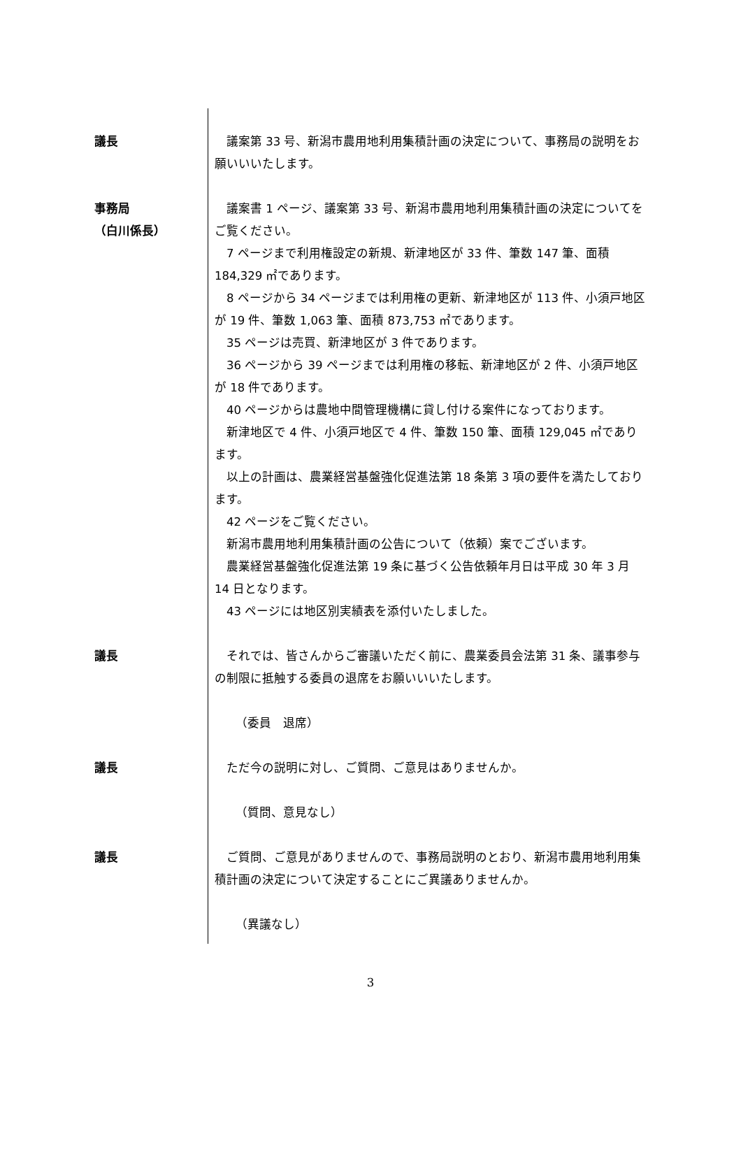議長 　議案第 33 号、新潟市農用地利用集積計画の決定について、事務局の説明をお願いいいたします。
事務局
（白川係長）
　議案書 1 ページ、議案第 33 号、新潟市農用地利用集積計画の決定についてをご覧ください。
　7 ページまで利用権設定の新規、新津地区が 33 件、筆数 147 筆、面積 184,329 ㎡であります。
　8 ページから 34 ページまでは利用権の更新、新津地区が 113 件、小須戸地区が 19 件、筆数 1,063 筆、面積 873,753 ㎡であります。
　35 ページは売買、新津地区が 3 件であります。
　36 ページから 39 ページまでは利用権の移転、新津地区が 2 件、小須戸地区が 18 件であります。
　40 ページからは農地中間管理機構に貸し付ける案件になっております。
　新津地区で 4 件、小須戸地区で 4 件、筆数 150 筆、面積 129,045 ㎡であります。
　以上の計画は、農業経営基盤強化促進法第 18 条第 3 項の要件を満たしております。
　42 ページをご覧ください。
　新潟市農用地利用集積計画の公告について（依頼）案でございます。
　農業経営基盤強化促進法第 19 条に基づく公告依頼年月日は平成 30 年 3 月 14 日となります。
　43 ページには地区別実績表を添付いたしました。
議長 　それでは、皆さんからご審議いただく前に、農業委員会法第 31 条、議事参与の制限に抵触する委員の退席をお願いいいたします。
（委員　退席）
議長 　ただ今の説明に対し、ご質問、ご意見はありませんか。
（質問、意見なし）
議長 　ご質問、ご意見がありませんので、事務局説明のとおり、新潟市農用地利用集積計画の決定について決定することにご異議ありませんか。
（異議なし）
3